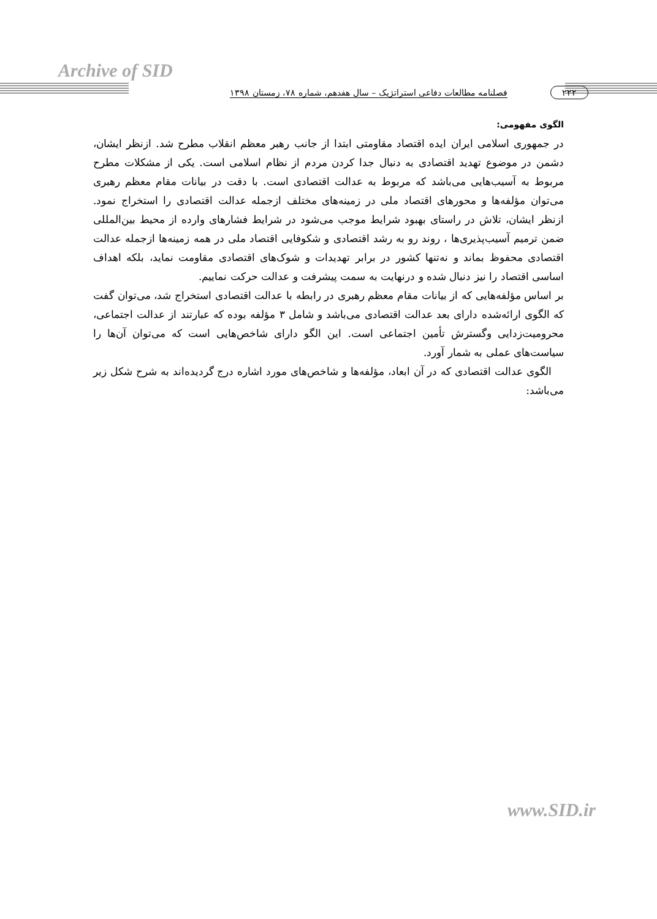Archive of SID
۲۲۲ فصلنامه مطالعات دفاعی استراتژیک – سال هفدهم، شماره ۷۸، زمستان ۱۳۹۸
الگوی مفهومی:
در جمهوری اسلامی ایران ایده اقتصاد مقاومتی ابتدا از جانب رهبر معظم انقلاب مطرح شد. ازنظر ایشان، دشمن در موضوع تهدید اقتصادی به دنبال جدا کردن مردم از نظام اسلامی است. یکی از مشکلات مطرح مربوط به آسیب‌هایی می‌باشد که مربوط به عدالت اقتصادی است. با دقت در بیانات مقام معظم رهبری می‌توان مؤلفه‌ها و محورهای اقتصاد ملی در زمینه‌های مختلف ازجمله عدالت اقتصادی را استخراج نمود. ازنظر ایشان، تلاش در راستای بهبود شرایط موجب می‌شود در شرایط فشارهای وارده از محیط بین‌المللی ضمن ترمیم آسیب‌پذیری‌ها ، روند رو به رشد اقتصادی و شکوفایی اقتصاد ملی در همه زمینه‌ها ازجمله عدالت اقتصادی محفوظ بماند و نه‌تنها کشور در برابر تهدیدات و شوک‌های اقتصادی مقاومت نماید، بلکه اهداف اساسی اقتصاد را نیز دنبال شده و درنهایت به سمت پیشرفت و عدالت حرکت نماییم.
بر اساس مؤلفه‌هایی که از بیانات مقام معظم رهبری در رابطه با عدالت اقتصادی استخراج شد، می‌توان گفت که الگوی ارائه‌شده دارای بعد عدالت اقتصادی می‌باشد و شامل ۳ مؤلفه بوده که عبارتند از عدالت اجتماعی، محرومیت‌زدایی وگسترش تأمین اجتماعی است. این الگو دارای شاخص‌هایی است که می‌توان آن‌ها را سیاست‌های عملی به شمار آورد.
الگوی عدالت اقتصادی که در آن ابعاد، مؤلفه‌ها و شاخص‌های مورد اشاره درج گردیده‌اند به شرح شکل زیر می‌باشد:
www.SID.ir